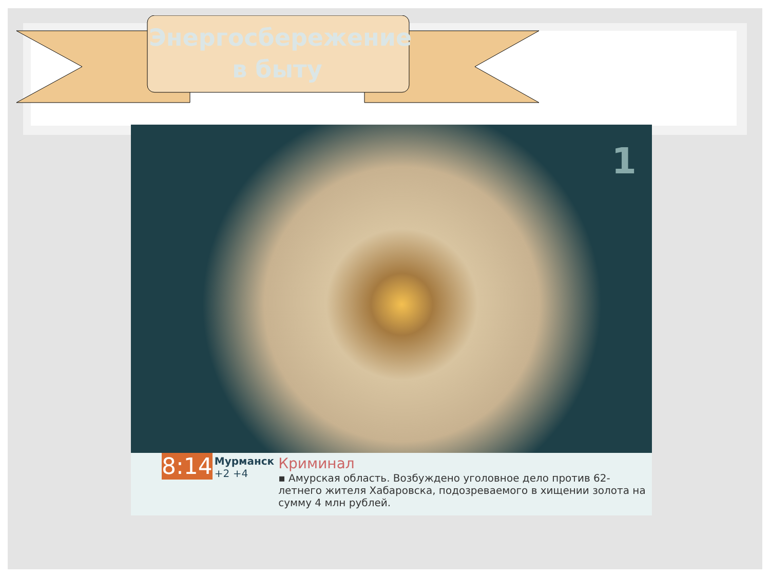Энергосбережение в быту
1
8:14
Мурманск
+2 +4
Криминал
▪ Амурская область. Возбуждено уголовное дело против 62-летнего жителя Хабаровска, подозреваемого в хищении золота на сумму 4 млн рублей.